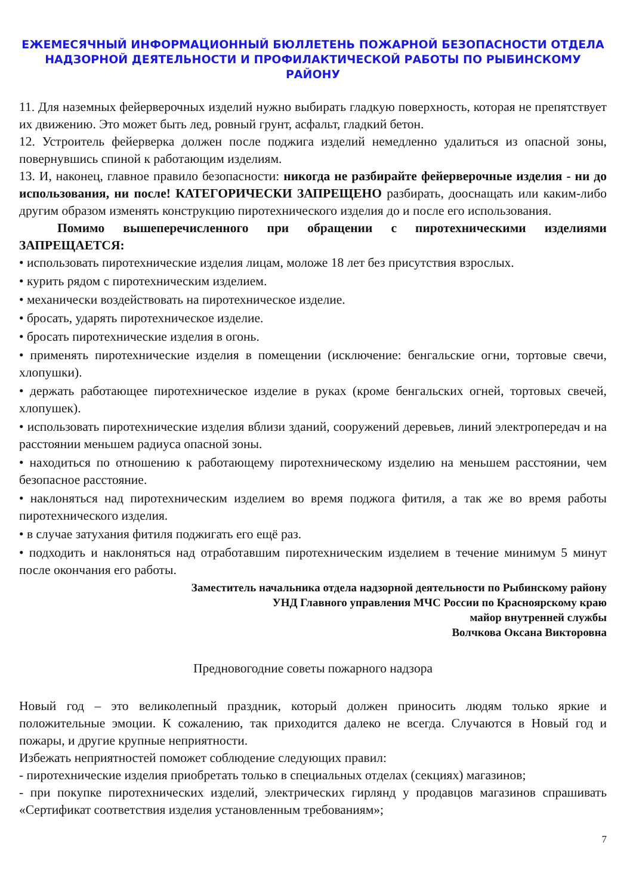ЕЖЕМЕСЯЧНЫЙ ИНФОРМАЦИОННЫЙ БЮЛЛЕТЕНЬ ПОЖАРНОЙ БЕЗОПАСНОСТИ ОТДЕЛА НАДЗОРНОЙ ДЕЯТЕЛЬНОСТИ И ПРОФИЛАКТИЧЕСКОЙ РАБОТЫ ПО РЫБИНСКОМУ РАЙОНУ
11. Для наземных фейерверочных изделий нужно выбирать гладкую поверхность, которая не препятствует их движению. Это может быть лед, ровный грунт, асфальт, гладкий бетон.
12. Устроитель фейерверка должен после поджига изделий немедленно удалиться из опасной зоны, повернувшись спиной к работающим изделиям.
13. И, наконец, главное правило безопасности: никогда не разбирайте фейерверочные изделия - ни до использования, ни после! КАТЕГОРИЧЕСКИ ЗАПРЕЩЕНО разбирать, дооснащать или каким-либо другим образом изменять конструкцию пиротехнического изделия до и после его использования.
Помимо вышеперечисленного при обращении с пиротехническими изделиями ЗАПРЕЩАЕТСЯ:
• использовать пиротехнические изделия лицам, моложе 18 лет без присутствия взрослых.
• курить рядом с пиротехническим изделием.
• механически воздействовать на пиротехническое изделие.
• бросать, ударять пиротехническое изделие.
• бросать пиротехнические изделия в огонь.
• применять пиротехнические изделия в помещении (исключение: бенгальские огни, тортовые свечи, хлопушки).
• держать работающее пиротехническое изделие в руках (кроме бенгальских огней, тортовых свечей, хлопушек).
• использовать пиротехнические изделия вблизи зданий, сооружений деревьев, линий электропередач и на расстоянии меньшем радиуса опасной зоны.
• находиться по отношению к работающему пиротехническому изделию на меньшем расстоянии, чем безопасное расстояние.
• наклоняться над пиротехническим изделием во время поджога фитиля, а так же во время работы пиротехнического изделия.
• в случае затухания фитиля поджигать его ещё раз.
• подходить и наклоняться над отработавшим пиротехническим изделием в течение минимум 5 минут после окончания его работы.
Заместитель начальника отдела надзорной деятельности по Рыбинскому району
УНД Главного управления МЧС России по Красноярскому краю
майор внутренней службы
Волчкова Оксана Викторовна
Предновогодние советы пожарного надзора
Новый год – это великолепный праздник, который должен приносить людям только яркие и положительные эмоции. К сожалению, так приходится далеко не всегда. Случаются в Новый год и пожары, и другие крупные неприятности.
Избежать неприятностей поможет соблюдение следующих правил:
- пиротехнические изделия приобретать только в специальных отделах (секциях) магазинов;
- при покупке пиротехнических изделий, электрических гирлянд у продавцов магазинов спрашивать «Сертификат соответствия изделия установленным требованиям»;
7